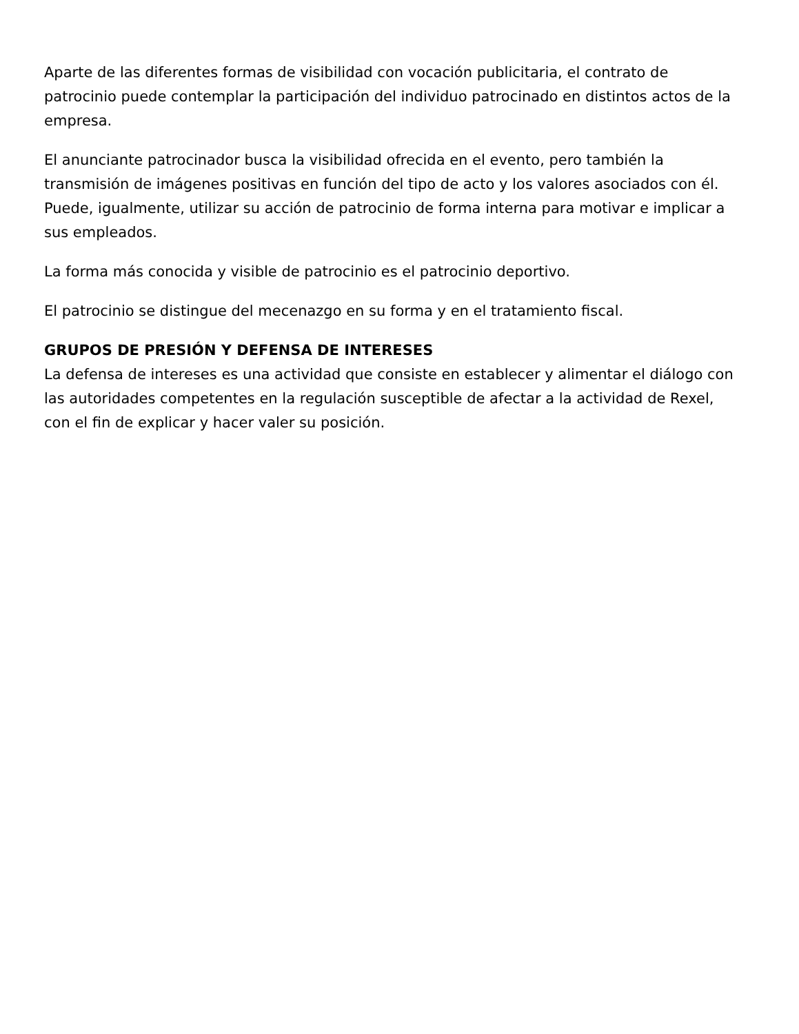Aparte de las diferentes formas de visibilidad con vocación publicitaria, el contrato de patrocinio puede contemplar la participación del individuo patrocinado en distintos actos de la empresa.
El anunciante patrocinador busca la visibilidad ofrecida en el evento, pero también la transmisión de imágenes positivas en función del tipo de acto y los valores asociados con él. Puede, igualmente, utilizar su acción de patrocinio de forma interna para motivar e implicar a sus empleados.
La forma más conocida y visible de patrocinio es el patrocinio deportivo.
El patrocinio se distingue del mecenazgo en su forma y en el tratamiento fiscal.
GRUPOS DE PRESIÓN Y DEFENSA DE INTERESES
La defensa de intereses es una actividad que consiste en establecer y alimentar el diálogo con las autoridades competentes en la regulación susceptible de afectar a la actividad de Rexel, con el fin de explicar y hacer valer su posición.